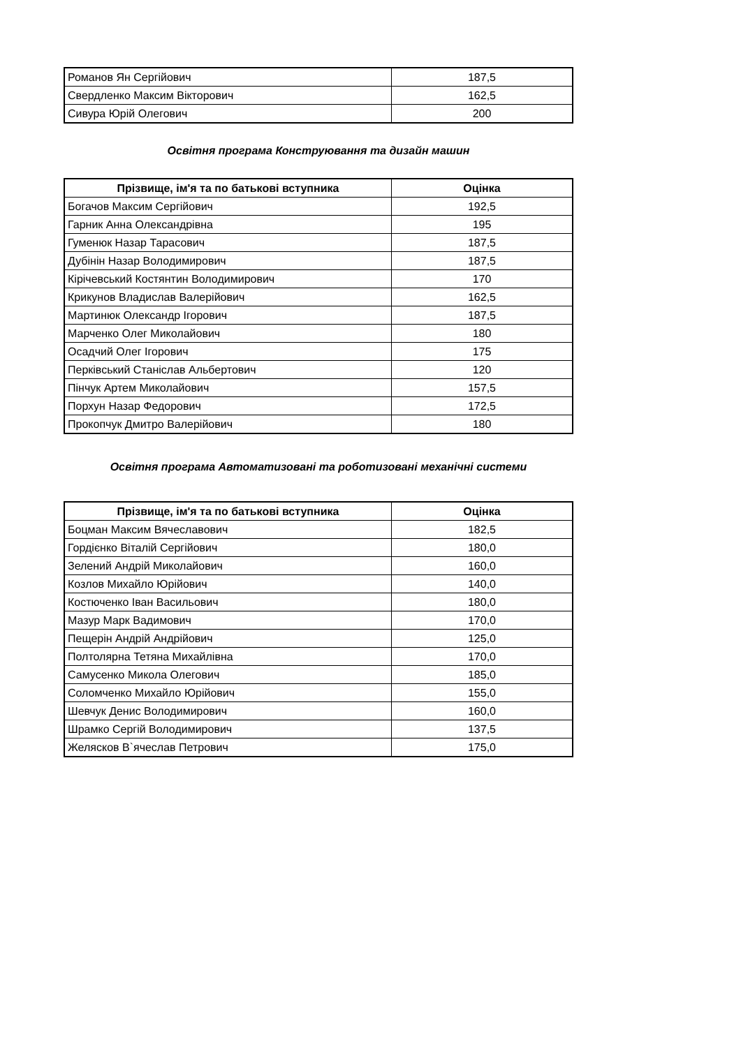| Романов Ян Сергійович | 187,5 |
| Свердленко Максим Вікторович | 162,5 |
| Сивура Юрій Олегович | 200 |
Освітня програма Конструювання та дизайн машин
| Прізвище, ім'я та по батькові вступника | Оцінка |
| --- | --- |
| Богачов Максим Сергійович | 192,5 |
| Гарник Анна Олександрівна | 195 |
| Гуменюк Назар Тарасович | 187,5 |
| Дубінін Назар Володимирович | 187,5 |
| Кірічевський Костянтин Володимирович | 170 |
| Крикунов Владислав Валерійович | 162,5 |
| Мартинюк Олександр Ігорович | 187,5 |
| Марченко Олег Миколайович | 180 |
| Осадчий Олег Ігорович | 175 |
| Перківський Станіслав Альбертович | 120 |
| Пінчук Артем Миколайович | 157,5 |
| Порхун Назар Федорович | 172,5 |
| Прокопчук Дмитро Валерійович | 180 |
Освітня програма Автоматизовані та роботизовані механічні системи
| Прізвище, ім'я та по батькові вступника | Оцінка |
| --- | --- |
| Боцман Максим Вячеславович | 182,5 |
| Гордієнко Віталій Сергійович | 180,0 |
| Зелений Андрій Миколайович | 160,0 |
| Козлов Михайло Юрійович | 140,0 |
| Костюченко Іван Васильович | 180,0 |
| Мазур Марк Вадимович | 170,0 |
| Пещерін Андрій Андрійович | 125,0 |
| Полтолярна Тетяна Михайлівна | 170,0 |
| Самусенко Микола Олегович | 185,0 |
| Соломченко Михайло Юрійович | 155,0 |
| Шевчук Денис Володимирович | 160,0 |
| Шрамко Сергій Володимирович | 137,5 |
| Желясков В`ячеслав Петрович | 175,0 |